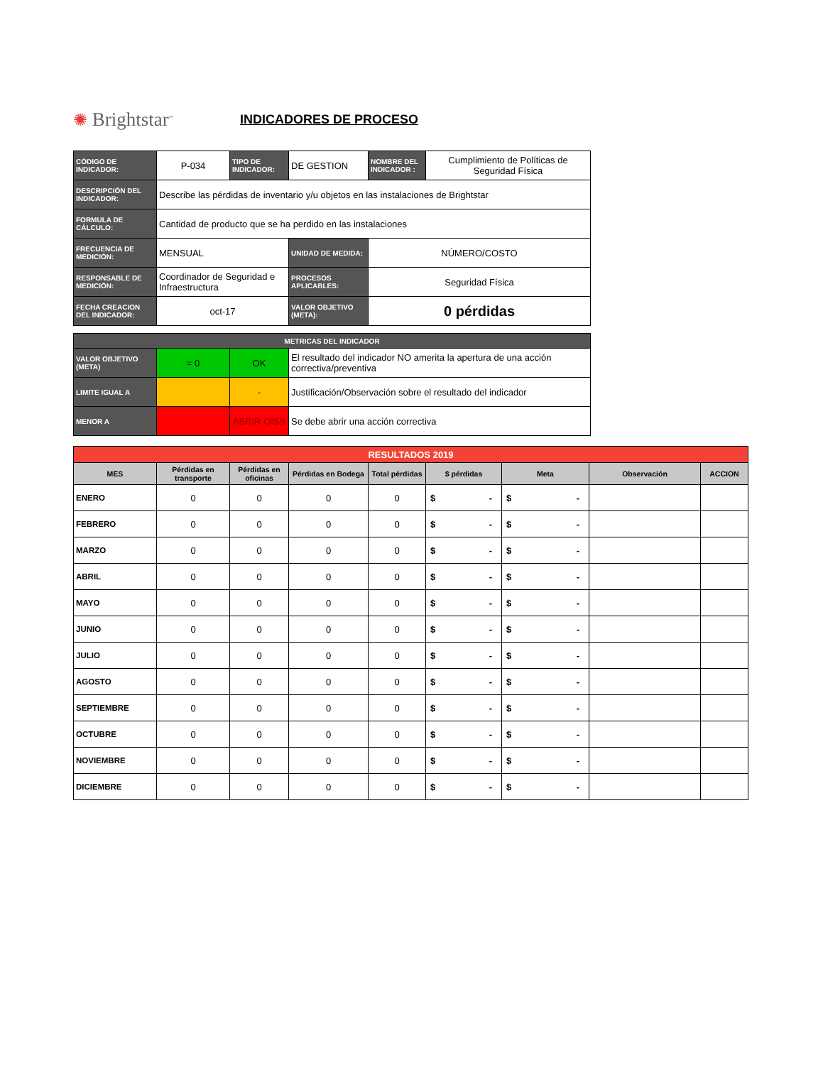✺ Brightstar<sup>™</sup>
INDICADORES DE PROCESO
| CÓDIGO DE INDICADOR: | P-034 | TIPO DE INDICADOR: | DE GESTION | NOMBRE DEL INDICADOR : | Cumplimiento de Políticas de Seguridad Física |
| DESCRIPCIÓN DEL INDICADOR: | Describe las pérdidas de inventario y/u objetos en las instalaciones de Brightstar | | | | |
| FORMULA DE CÁLCULO: | Cantidad de producto que se ha perdido en las instalaciones | | | | |
| FRECUENCIA DE MEDICIÓN: | MENSUAL | | UNIDAD DE MEDIDA: | NÚMERO/COSTO | |
| RESPONSABLE DE MEDICIÓN: | Coordinador de Seguridad e Infraestructura | | PROCESOS APLICABLES: | Seguridad Física | |
| FECHA CREACION DEL INDICADOR: | oct-17 | | VALOR OBJETIVO (META): | 0 pérdidas | |
| METRICAS DEL INDICADOR | | | |
| VALOR OBJETIVO (META) | = 0 | OK | El resultado del indicador NO amerita la apertura de una acción correctiva/preventiva |
| LIMITE IGUAL A | | - | Justificación/Observación sobre el resultado del indicador |
| MENOR A | | ABRIR QISS | Se debe abrir una acción correctiva |
| RESULTADOS 2019 | | | | | | | | |
| MES | Pérdidas en transporte | Pérdidas en oficinas | Pérdidas en Bodega | Total pérdidas | $ pérdidas | Meta | Observación | ACCION |
| ENERO | 0 | 0 | 0 | 0 | $ - | $ - | | |
| FEBRERO | 0 | 0 | 0 | 0 | $ - | $ - | | |
| MARZO | 0 | 0 | 0 | 0 | $ - | $ - | | |
| ABRIL | 0 | 0 | 0 | 0 | $ - | $ - | | |
| MAYO | 0 | 0 | 0 | 0 | $ - | $ - | | |
| JUNIO | 0 | 0 | 0 | 0 | $ - | $ - | | |
| JULIO | 0 | 0 | 0 | 0 | $ - | $ - | | |
| AGOSTO | 0 | 0 | 0 | 0 | $ - | $ - | | |
| SEPTIEMBRE | 0 | 0 | 0 | 0 | $ - | $ - | | |
| OCTUBRE | 0 | 0 | 0 | 0 | $ - | $ - | | |
| NOVIEMBRE | 0 | 0 | 0 | 0 | $ - | $ - | | |
| DICIEMBRE | 0 | 0 | 0 | 0 | $ - | $ - | | |